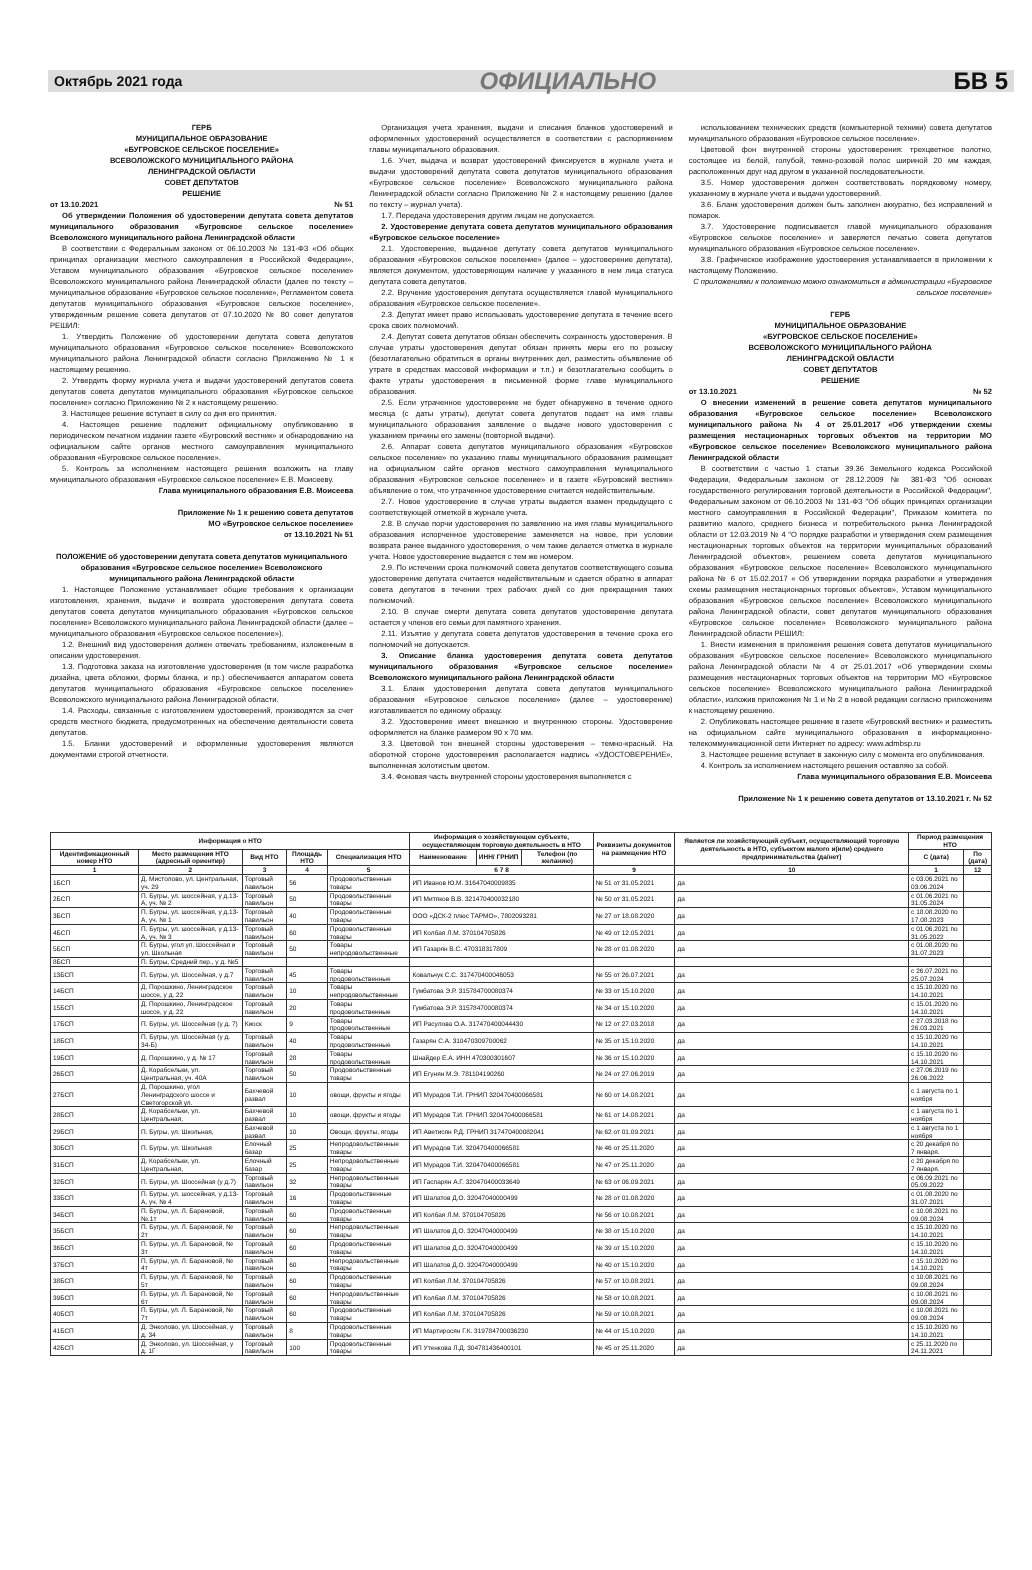Октябрь 2021 года ОФИЦИАЛЬНО БВ 5
ГЕРБ
МУНИЦИПАЛЬНОЕ ОБРАЗОВАНИЕ
«БУГРОВСКОЕ СЕЛЬСКОЕ ПОСЕЛЕНИЕ»
ВСЕВОЛОЖСКОГО МУНИЦИПАЛЬНОГО РАЙОНА
ЛЕНИНГРАДСКОЙ ОБЛАСТИ
СОВЕТ ДЕПУТАТОВ
РЕШЕНИЕ
от 13.10.2021 № 51
Об утверждении Положения об удостоверении депутата совета депутатов муниципального образования «Бугровское сельское поселение» Всеволожского муниципального района Ленинградской области
В соответствии с Федеральным законом от 06.10.2003 № 131-ФЗ «Об общих принципах организации местного самоуправления в Российской Федерации», Уставом муниципального образования «Бугровское сельское поселение» Всеволожского муниципального района Ленинградской области (далее по тексту – муниципальное образование «Бугровское сельское поселение», Регламентом совета депутатов муниципального образования «Бугровское сельское поселение», утвержденным решение совета депутатов от 07.10.2020 № 80 совет депутатов РЕШИЛ:
1. Утвердить Положение об удостоверении депутата совета депутатов муниципального образования «Бугровское сельское поселение» Всеволожского муниципального района Ленинградской области согласно Приложению № 1 к настоящему решению.
2. Утвердить форму журнала учета и выдачи удостоверений депутатов совета депутатов совета депутатов муниципального образования «Бугровское сельское поселение» согласно Приложению № 2 к настоящему решению.
3. Настоящее решение вступает в силу со дня его принятия.
4. Настоящее решение подлежит официальному опубликованию в периодическом печатном издании газете «Бугровский вестник» и обнародованию на официальном сайте органов местного самоуправления муниципального образования «Бугровское сельское поселение».
5. Контроль за исполнением настоящего решения возложить на главу муниципального образования «Бугровское сельское поселение» Е.В. Моисееву.
Глава муниципального образования Е.В. Моисеева
Приложение № 1 к решению совета депутатов
МО «Бугровское сельское поселение»
от 13.10.2021 № 51
ПОЛОЖЕНИЕ об удостоверении депутата совета депутатов муниципального образования «Бугровское сельское поселение» Всеволожского муниципального района Ленинградской области
1. Настоящее Положение устанавливает общие требования к организации изготовления, хранения, выдачи и возврата удостоверения депутата совета депутатов совета депутатов муниципального образования «Бугровское сельское поселение» Всеволожского муниципального района Ленинградской области (далее – муниципального образования «Бугровское сельское поселение»).
1.2. Внешний вид удостоверения должен отвечать требованиям, изложенным в описании удостоверения.
1.3. Подготовка заказа на изготовление удостоверения (в том числе разработка дизайна, цвета обложки, формы бланка, и пр.) обеспечивается аппаратом совета депутатов муниципального образования «Бугровское сельское поселение» Всеволожского муниципального района Ленинградской области.
1.4. Расходы, связанные с изготовлением удостоверений, производятся за счет средств местного бюджета, предусмотренных на обеспечение деятельности совета депутатов.
1.5. Бланки удостоверений и оформленные удостоверения являются документами строгой отчетности.
Организация учета хранения, выдачи и списания бланков удостоверений и оформленных удостоверений осуществляется в соответствии с распоряжением главы муниципального образования.
1.6. Учет, выдача и возврат удостоверений фиксируется в журнале учета и выдачи удостоверений депутата совета депутатов муниципального образования «Бугровское сельское поселение» Всеволожского муниципального района Ленинградской области согласно Приложению № 2 к настоящему решению (далее по тексту – журнал учета).
1.7. Передача удостоверения другим лицам не допускается.
2. Удостоверение депутата совета депутатов муниципального образования «Бугровское сельское поселение»
2.1. Удостоверение, выданное депутату совета депутатов муниципального образования «Бугровское сельское поселение» (далее – удостоверение депутата), является документом, удостоверяющим наличие у указанного в нем лица статуса депутата совета депутатов.
2.2. Вручение удостоверения депутата осуществляется главой муниципального образования «Бугровское сельское поселение».
2.3. Депутат имеет право использовать удостоверение депутата в течение всего срока своих полномочий.
2.4. Депутат совета депутатов обязан обеспечить сохранность удостоверения. В случае утраты удостоверения депутат обязан принять меры его по розыску (безотлагательно обратиться в органы внутренних дел, разместить объявление об утрате в средствах массовой информации и т.п.) и безотлагательно сообщить о факте утраты удостоверения в письменной форме главе муниципального образования.
2.5. Если утраченное удостоверение не будет обнаружено в течение одного месяца (с даты утраты), депутат совета депутатов подает на имя главы муниципального образования заявление о выдаче нового удостоверения с указанием причины его замены (повторной выдачи).
2.6. Аппарат совета депутатов муниципального образования «Бугровское сельское поселение» по указанию главы муниципального образования размещает на официальном сайте органов местного самоуправления муниципального образования «Бугровское сельское поселение» и в газете «Бугровский вестник» объявление о том, что утраченное удостоверение считается недействительным.
2.7. Новое удостоверение в случае утраты выдается взамен предыдущего с соответствующей отметкой в журнале учета.
2.8. В случае порчи удостоверения по заявлению на имя главы муниципального образования испорченное удостоверение заменяется на новое, при условии возврата ранее выданного удостоверения, о чем также делается отметка в журнале учета. Новое удостоверение выдается с тем же номером.
2.9. По истечении срока полномочий совета депутатов соответствующего созыва удостоверение депутата считается недействительным и сдается обратно в аппарат совета депутатов в течении трех рабочих дней со дня прекращения таких полномочий.
2.10. В случае смерти депутата совета депутатов удостоверение депутата остается у членов его семьи для памятного хранения.
2.11. Изъятие у депутата совета депутатов удостоверения в течение срока его полномочий не допускается.
3. Описание бланка удостоверения депутата совета депутатов муниципального образования «Бугровское сельское поселение» Всеволожского муниципального района Ленинградской области
3.1. Бланк удостоверения депутата совета депутатов муниципального образования «Бугровское сельское поселение» (далее – удостоверение) изготавливается по единому образцу.
3.2. Удостоверение имеет внешнюю и внутреннюю стороны. Удостоверение оформляется на бланке размером 90 х 70 мм.
3.3. Цветовой тон внешней стороны удостоверения – темно-красный. На оборотной стороне удостоверения располагается надпись «УДОСТОВЕРЕНИЕ», выполненная золотистым цветом.
3.4. Фоновая часть внутренней стороны удостоверения выполняется с
использованием технических средств (компьютерной техники) совета депутатов муниципального образования «Бугровское сельское поселение».
Цветовой фон внутренней стороны удостоверения: трехцветное полотно, состоящее из белой, голубой, темно-розовой полос шириной 20 мм каждая, расположенных друг над другом в указанной последовательности.
3.5. Номер удостоверения должен соответствовать порядковому номеру, указанному в журнале учета и выдачи удостоверений.
3.6. Бланк удостоверения должен быть заполнен аккуратно, без исправлений и помарок.
3.7. Удостоверение подписывается главой муниципального образования «Бугровское сельское поселение» и заверяется печатью совета депутатов муниципального образования «Бугровское сельское поселение».
3.8. Графическое изображение удостоверения устанавливается в приложении к настоящему Положению.
С приложениями к положению можно ознакомиться в администрации «Бугровское сельское поселение»
ГЕРБ
МУНИЦИПАЛЬНОЕ ОБРАЗОВАНИЕ
«БУГРОВСКОЕ СЕЛЬСКОЕ ПОСЕЛЕНИЕ»
ВСЕВОЛОЖСКОГО МУНИЦИПАЛЬНОГО РАЙОНА
ЛЕНИНГРАДСКОЙ ОБЛАСТИ
СОВЕТ ДЕПУТАТОВ
РЕШЕНИЕ
от 13.10.2021 № 52
О внесении изменений в решение совета депутатов муниципального образования «Бугровское сельское поселение» Всеволожского муниципального района № 4 от 25.01.2017 «Об утверждении схемы размещения нестационарных торговых объектов на территории МО «Бугровское сельское поселение» Всеволожского муниципального района Ленинградской области
В соответствии с частью 1 статьи 39.36 Земельного кодекса Российской Федерации, Федеральным законом от 28.12.2009 № 381-ФЗ "Об основах государственного регулирования торговой деятельности в Российской Федерации", Федеральным законом от 06.10.2003 № 131-ФЗ "Об общих принципах организации местного самоуправления в Российской Федерации", Приказом комитета по развитию малого, среднего бизнеса и потребительского рынка Ленинградской области от 12.03.2019 № 4 "О порядке разработки и утверждения схем размещения нестационарных торговых объектов на территории муниципальных образований Ленинградской объектов», решением совета депутатов муниципального образования «Бугровское сельское поселение» Всеволожского муниципального района № 6 от 15.02.2017 « Об утверждении порядка разработки и утверждения схемы размещения нестационарных торговых объектов», Уставом муниципального образования «Бугровское сельское поселение» Всеволожского муниципального района Ленинградской области, совет депутатов муниципального образования «Бугровское сельское поселение» Всеволожского муниципального района Ленинградской области РЕШИЛ:
1. Внести изменения в приложения решения совета депутатов муниципального образования «Бугровское сельское поселение» Всеволожского муниципального района Ленинградской области № 4 от 25.01.2017 «Об утверждении схемы размещения нестационарных торговых объектов на территории МО «Бугровское сельское поселение» Всеволожского муниципального района Ленинградской области», изложив приложения № 1 и № 2 в новой редакции согласно приложениям к настоящему решению.
2. Опубликовать настоящее решение в газете «Бугровский вестник» и разместить на официальном сайте муниципального образования в информационно-телекоммуникационной сети Интернет по адресу: www.admbsp.ru
3. Настоящее решение вступает в законную силу с момента его опубликования.
4. Контроль за исполнением настоящего решения оставляю за собой.
Глава муниципального образования Е.В. Моисеева
Приложение № 1 к решению совета депутатов от 13.10.2021 г. № 52
| Информация о НТО | | | | | Информация о хозяйствующем субъекте, осуществляющем торговую деятельность в НТО | | | Реквизиты документов на размещение НТО | Является ли хозяйствующий субъект, осуществляющий торговую деятельность в НТО, субъектом малого и(или) среднего предпринимательства (да/нет) | Период размещения НТО | |
| --- | --- | --- | --- | --- | --- | --- | --- | --- | --- | --- | --- |
| Идентификационный номер НТО | Место размещения НТО (адресный ориентир) | Вид НТО | Площадь НТО | Специализация НТО | Наименование | ИНН/ ГРНИП | Телефон (по желанию) | | | С (дата) | По (дата) |
| 1 | 2 | 3 | 4 | 5 | 6 7 8 | | | 9 | 10 | 1 | 12 |
| 1БСП | Д. Мистолово, ул. Центральная, уч. 29 | Торговый павильон | 56 | Продовольственные товары | ИП Иванов Ю.М. 31647040009835 | | | № 51 от 31.05.2021 | да | с 03.06.2021 по 03.06.2024 | |
| 2БСП | П. Бугры, ул. шоссейная, у д.13-А, уч. № 2 | Торговый павильон | 50 | Продовольственные товары | ИП Митяков В.В. 321470400032180 | | | № 50 от 31.05.2021 | да | с 01.06.2021 по 31.05.2024 | |
| 3БСП | П. Бугры, ул. шоссейная, у д.13-А, уч. № 1 | Торговый павильон | 40 | Продовольственные товары | ООО «ДСК-2 плюс ТАРМО», 7802093281 | | | № 27 от 18.08.2020 | да | с 18.08.2020 по 17.08.2023 | |
| 4БСП | П. Бугры, ул. шоссейная, у д.13-А, уч. № 3 | Торговый павильон | 60 | Продовольственные товары | ИП Колбая Л.М. 370104705826 | | | № 49 от 12.05.2021 | да | с 01.06.2021 по 31.05.2022 | |
| 5БСП | П. Бугры, угол ул. Шоссейная и ул. Школьная | Торговый павильон | 50 | Товары непродовольственные | ИП Газарян В.С. 470318317809 | | | № 28 от 01.08.2020 | да | с 01.08.2020 по 31.07.2023 | |
| 8БСП | П. Бугры, Средний пер., у д. №5 | | | | | | | | | | |
| 13БСП | П. Бугры, ул. Шоссейная, у д.7 | Торговый павильон | 45 | Товары продовольственные | Ковальчук С.С. 317470400046053 | | | № 55 от 26.07.2021 | да | с 26.07.2021 по 25.07.2024 | |
| 14БСП | Д. Порошкино, Ленинградское шоссе, у д. 22 | Торговый павильон | 10 | Товары непродовольственные | Гумбатова Э.Р. 315784700080374 | | | № 33 от 15.10.2020 | да | с 15.10.2020 по 14.10.2021 | |
| 15БСП | Д. Порошкино, Ленинградское шоссе, у д. 22 | Торговый павильон | 20 | Товары продовольственные | Гумбатова Э.Р. 315784700080374 | | | № 34 от 15.10.2020 | да | с 15.01.2020 по 14.10.2021 | |
| 17БСП | П. Бугры, ул. Шоссейная (у д. 7) | Киоск | 9 | Товары продовольственные | ИП Расулова О.А. 317470400044430 | | | № 12 от 27.03.2018 | да | с 27.03.2018 по 26.03.2021 | |
| 18БСП | П. Бугры, ул. Шоссейная (у д. 34-Б) | Торговый павильон | 40 | Товары продовольственные | Газарян С.А. 310470309700062 | | | № 35 от 15.10.2020 | да | с 15.10.2020 по 14.10.2021 | |
| 19БСП | Д. Порошкино, у д. № 17 | Торговый павильон | 28 | Товары продовольственные | Шнайдер Е.А. ИНН 470300301607 | | | № 36 от 15.10.2020 | да | с 15.10.2020 по 14.10.2021 | |
| 26БСП | Д. Корабсельки, ул. Центральная, уч. 40А | Торговый павильон | 50 | Продовольственные товары | ИП Егунян М.Э. 781104190260 | | | № 24 от 27.06.2019 | да | с 27.06.2019 по 26.06.2022 | |
| 27БСП | Д. Порошкино, угол Ленинградского шоссе и Светогорской ул. | Бахчевой развал | 10 | овощи, фрукты и ягоды | ИП Мурадов Т.И. ГРНИП 320470400066581 | | | № 60 от 14.08.2021 | да | с 1 августа по 1 ноября | |
| 28БСП | Д. Корабсельки, ул. Центральная, | Бахчевой развал | 10 | овощи, фрукты и ягоды | ИП Мурадов Т.И. ГРНИП 320470400066581 | | | № 61 от 14.08.2021 | да | с 1 августа по 1 ноября | |
| 29БСП | П. Бугры, ул. Школьная, | Бахчевой развал | 10 | Овощи, фрукты, ягоды | ИП Аветисян Р.Д. ГРНИП 317470400082041 | | | № 62 от 01.09.2021 | да | с 1 августа по 1 ноября | |
| 30БСП | П. Бугры, ул. Школьная | Елочный базар | 25 | Непродовольственные товары | ИП Мурадов Т.И. 320470400066581 | | | № 46 от 25.11.2020 | да | с 20 декабря по 7 января. | |
| 31БСП | Д. Корабсельки, ул. Центральная, | Елочный базар | 25 | Непродовольственные товары | ИП Мурадов Т.И. 320470400066581 | | | № 47 от 25.11.2020 | да | с 20 декабря по 7 января. | |
| 32БСП | П. Бугры, ул. Шоссейная (у д.7) | Торговый павильон | 32 | Непродовольственные товары | ИП Гаспарян А.Г. 320470400033649 | | | № 63 от 06.09.2021 | да | с 06.09.2021 по 05.09.2022 | |
| 33БСП | П. Бугры, ул. шоссейная, у д.13-А, уч. № 4 | Торговый павильон | 16 | Продовольственные товары | ИП Шалатов Д.О. 32047040000499 | | | № 28 от 01.08.2020 | да | с 01.08.2020 по 31.07.2021 | |
| 34БСП | П. Бугры, ул. Л. Барановой, №.1т | Торговый павильон | 60 | Продовольственные товары | ИП Колбая Л.М. 370104705826 | | | № 56 от 10.08.2021 | да | с 10.08.2021 по 09.08.2024 | |
| 35БСП | П. Бугры, ул. Л. Барановой, № 2т | Торговый павильон | 60 | Непродовольственные товары | ИП Шалатов Д.О. 32047040000499 | | | № 38 от 15.10.2020 | да | с 15.10.2020 по 14.10.2021 | |
| 36БСП | П. Бугры, ул. Л. Барановой, № 3т | Торговый павильон | 60 | Продовольственные товары | ИП Шалатов Д.О. 32047040000499 | | | № 39 от 15.10.2020 | да | с 15.10.2020 по 14.10.2021 | |
| 37БСП | П. Бугры, ул. Л. Барановой, № 4т | Торговый павильон | 60 | Непродовольственные товары | ИП Шалатов Д.О. 32047040000499 | | | № 40 от 15.10.2020 | да | с 15.10.2020 по 14.10.2021 | |
| 38БСП | П. Бугры, ул. Л. Барановой, № 5т | Торговый павильон | 60 | Продовольственные товары | ИП Колбая Л.М. 370104705826 | | | № 57 от 10.08.2021 | да | с 10.08.2021 по 09.08.2024 | |
| 39БСП | П. Бугры, ул. Л. Барановой, № 6т | Торговый павильон | 60 | Непродовольственные товары | ИП Колбая Л.М. 370104705826 | | | № 58 от 10.08.2021 | да | с 10.08.2021 по 09.08.2024 | |
| 40БСП | П. Бугры, ул. Л. Барановой, № 7т | Торговый павильон | 60 | Продовольственные товары | ИП Колбая Л.М. 370104705826 | | | № 59 от 10.08.2021 | да | с 10.08.2021 по 09.08.2024 | |
| 41БСП | Д. Энколово, ул. Шоссейная, у д. 34 | Торговый павильон | 8 | Продовольственные товары | ИП Мартиросян Г.К. 319784700036230 | | | № 44 от 15.10.2020 | да | с 15.10.2020 по 14.10.2021 | |
| 42БСП | Д. Энколово, ул. Шоссейная, у д. 1Г | Торговый павильон | 100 | Продовольственные товары | ИП Утенкова Л.Д. 304781436400101 | | | № 45 от 25.11.2020 | да | с 25.11.2020 по 24.11.2021 | |